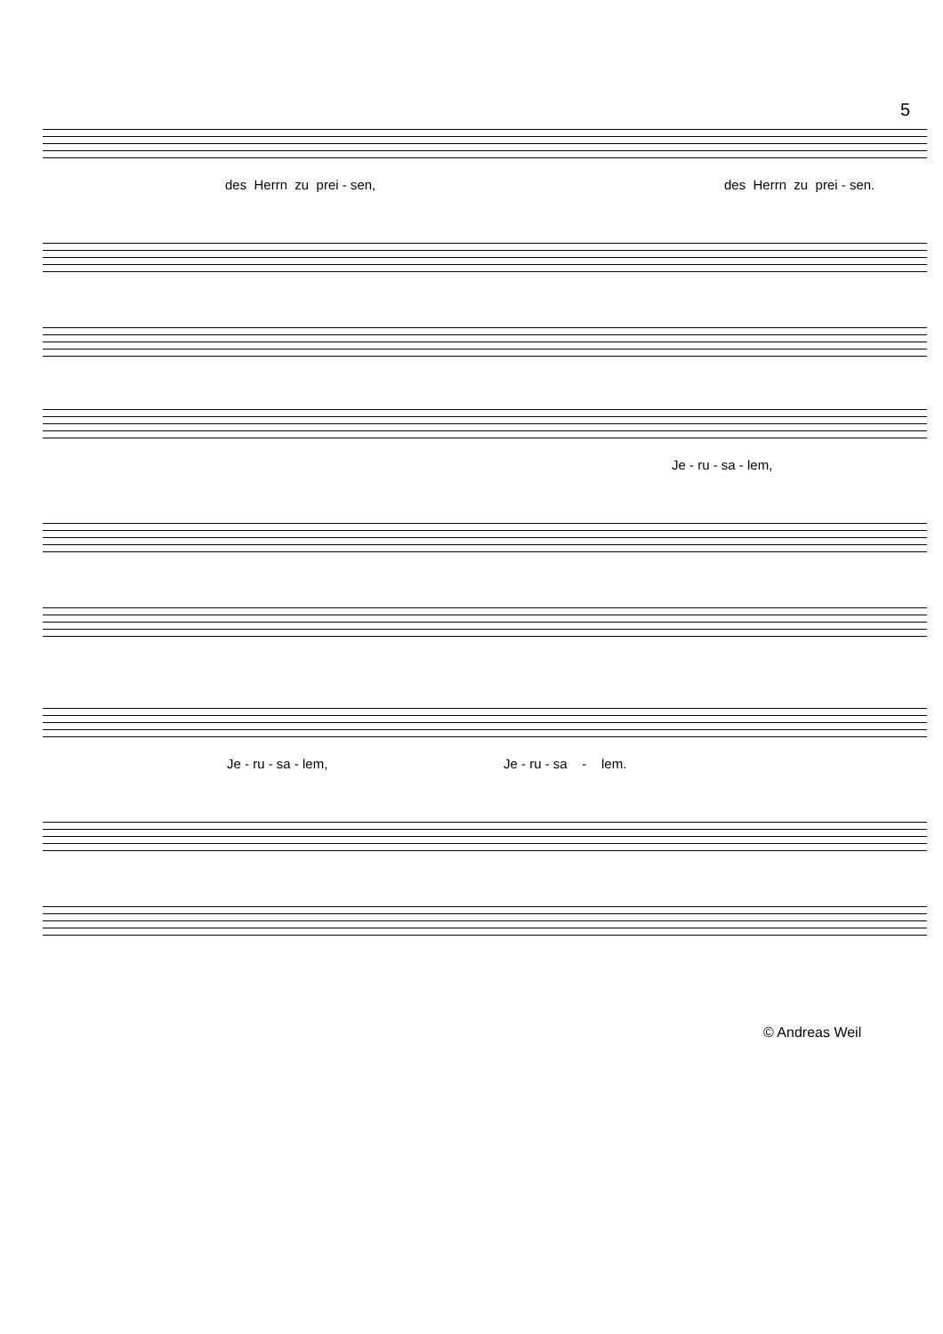5
des Herrn zu prei - sen,
des Herrn zu prei - sen.
Je - ru - sa - lem,
Je - ru - sa - lem,
Je - ru - sa - lem.
© Andreas Weil